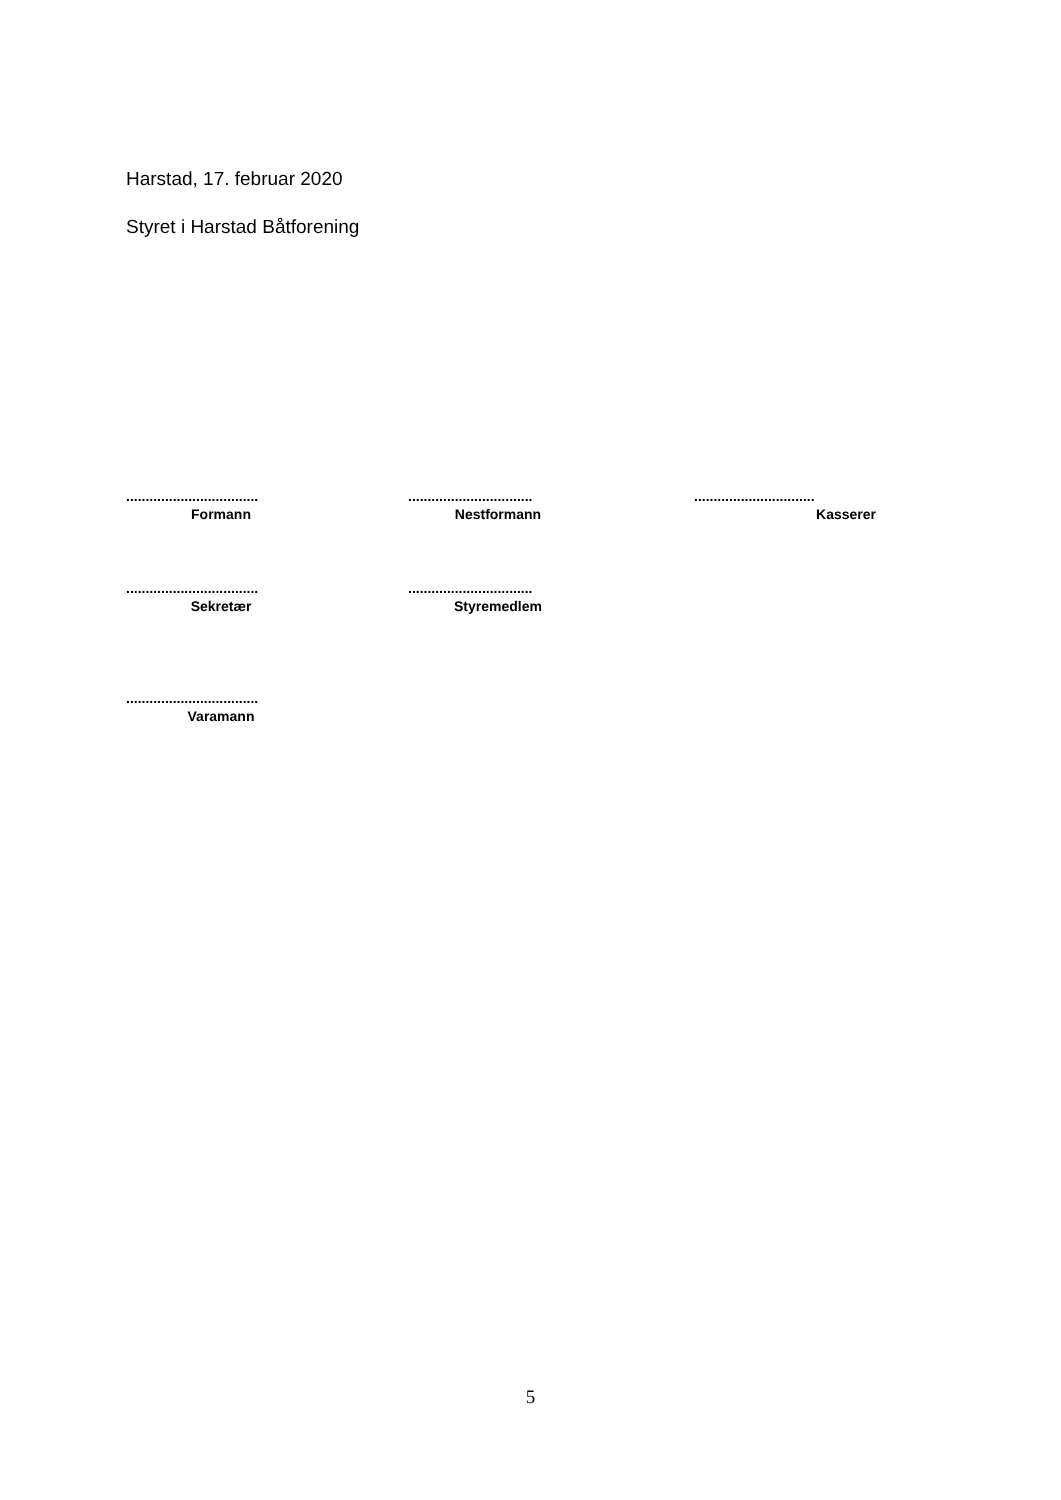Harstad, 17. februar 2020
Styret i Harstad Båtforening
..................................
Formann
................................
Nestformann
...............................
Kasserer
..................................
Sekretær
................................
Styremedlem
..................................
Varamann
5